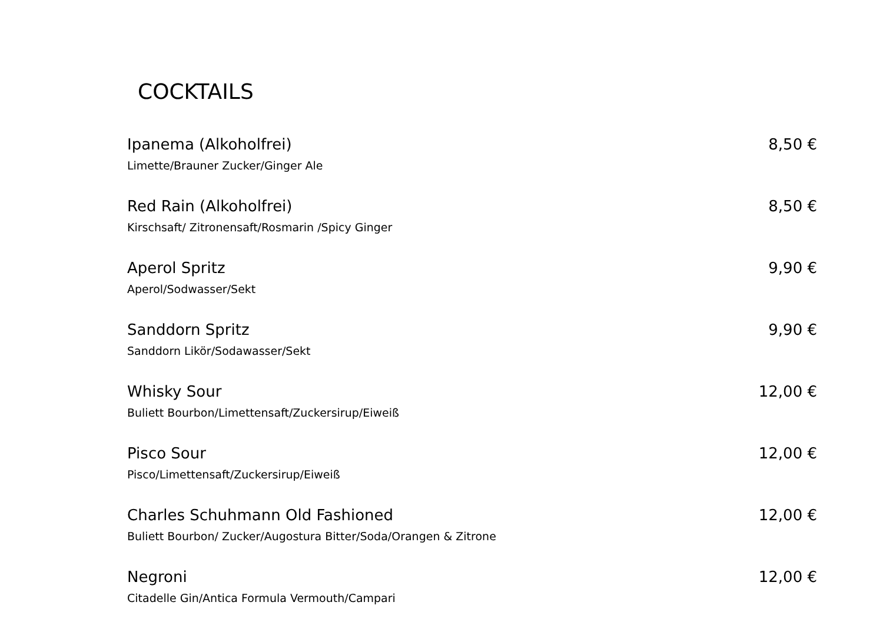COCKTAILS
Ipanema (Alkoholfrei) 8,50 €
Limette/Brauner Zucker/Ginger Ale
Red Rain (Alkoholfrei) 8,50 €
Kirschsaft/ Zitronensaft/Rosmarin /Spicy Ginger
Aperol Spritz 9,90 €
Aperol/Sodwasser/Sekt
Sanddorn Spritz 9,90 €
Sanddorn Likör/Sodawasser/Sekt
Whisky Sour 12,00 €
Buliett Bourbon/Limettensaft/Zuckersirup/Eiweiß
Pisco Sour 12,00 €
Pisco/Limettensaft/Zuckersirup/Eiweiß
Charles Schuhmann Old Fashioned 12,00 €
Buliett Bourbon/ Zucker/Augostura Bitter/Soda/Orangen & Zitrone
Negroni 12,00 €
Citadelle Gin/Antica Formula Vermouth/Campari